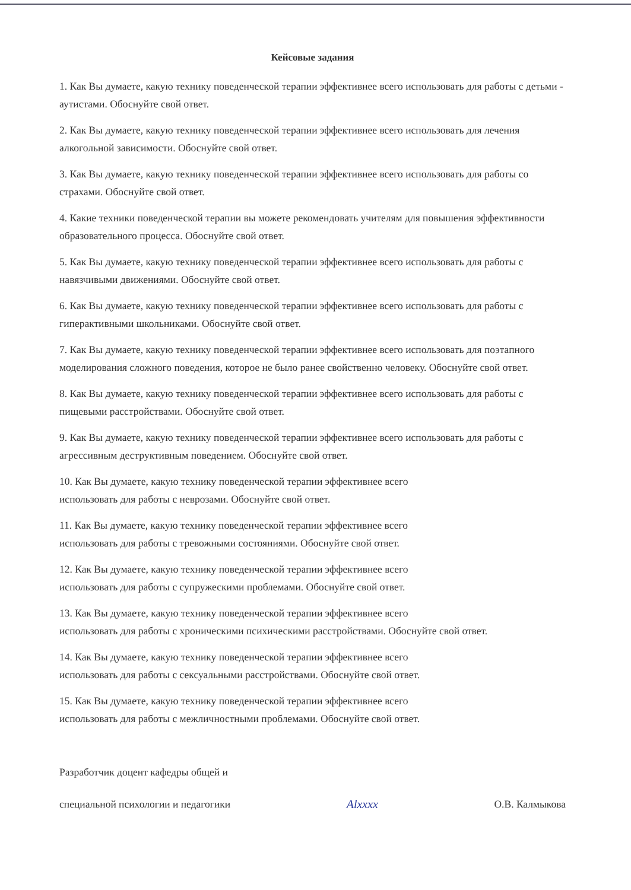Кейсовые задания
1. Как Вы думаете, какую технику поведенческой терапии эффективнее всего использовать для работы с детьми - аутистами. Обоснуйте свой ответ.
2. Как Вы думаете, какую технику поведенческой терапии эффективнее всего использовать для лечения алкогольной зависимости. Обоснуйте свой ответ.
3. Как Вы думаете, какую технику поведенческой терапии эффективнее всего использовать для работы со страхами. Обоснуйте свой ответ.
4. Какие техники поведенческой терапии вы можете рекомендовать учителям для повышения эффективности образовательного процесса. Обоснуйте свой ответ.
5. Как Вы думаете, какую технику поведенческой терапии эффективнее всего использовать для работы с навязчивыми движениями. Обоснуйте свой ответ.
6. Как Вы думаете, какую технику поведенческой терапии эффективнее всего использовать для работы с гиперактивными школьниками. Обоснуйте свой ответ.
7. Как Вы думаете, какую технику поведенческой терапии эффективнее всего использовать для поэтапного моделирования сложного поведения, которое не было ранее свойственно человеку. Обоснуйте свой ответ.
8. Как Вы думаете, какую технику поведенческой терапии эффективнее всего использовать для работы с пищевыми расстройствами. Обоснуйте свой ответ.
9. Как Вы думаете, какую технику поведенческой терапии эффективнее всего использовать для работы с агрессивным деструктивным поведением. Обоснуйте свой ответ.
10. Как Вы думаете, какую технику поведенческой терапии эффективнее всего
использовать для работы с неврозами. Обоснуйте свой ответ.
11. Как Вы думаете, какую технику поведенческой терапии эффективнее всего
использовать для работы с тревожными состояниями. Обоснуйте свой ответ.
12. Как Вы думаете, какую технику поведенческой терапии эффективнее всего
использовать для работы с супружескими проблемами. Обоснуйте свой ответ.
13. Как Вы думаете, какую технику поведенческой терапии эффективнее всего
использовать для работы с хроническими психическими расстройствами. Обоснуйте свой ответ.
14. Как Вы думаете, какую технику поведенческой терапии эффективнее всего
использовать для работы с сексуальными расстройствами. Обоснуйте свой ответ.
15. Как Вы думаете, какую технику поведенческой терапии эффективнее всего
использовать для работы с межличностными проблемами. Обоснуйте свой ответ.
Разработчик доцент кафедры общей и
специальной психологии и педагогики
Alxxxx
О.В. Калмыкова